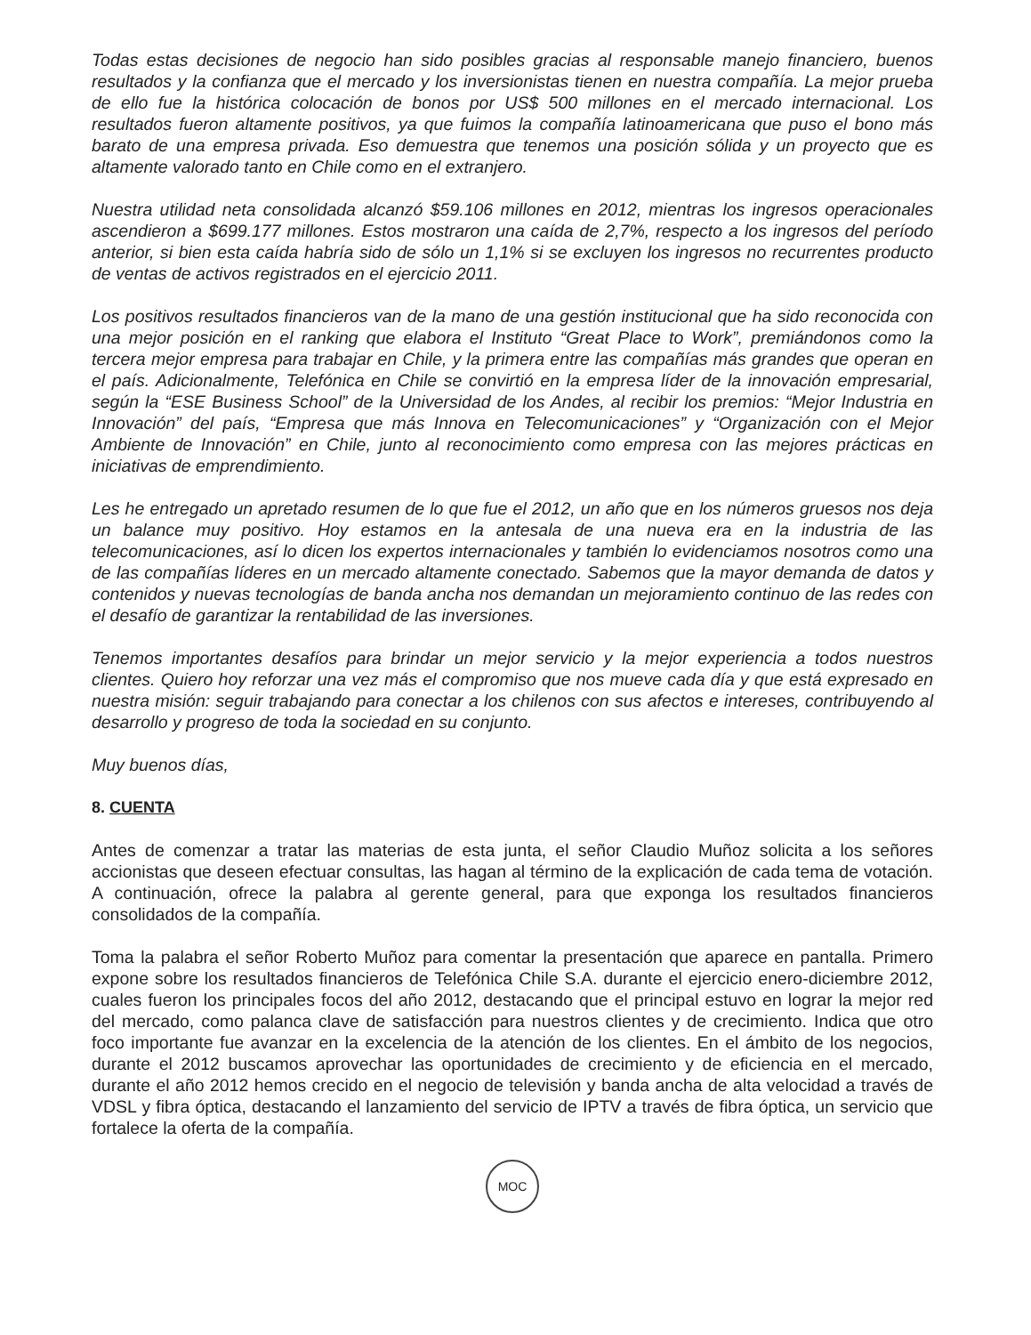Todas estas decisiones de negocio han sido posibles gracias al responsable manejo financiero, buenos resultados y la confianza que el mercado y los inversionistas tienen en nuestra compañía. La mejor prueba de ello fue la histórica colocación de bonos por US$ 500 millones en el mercado internacional. Los resultados fueron altamente positivos, ya que fuimos la compañía latinoamericana que puso el bono más barato de una empresa privada. Eso demuestra que tenemos una posición sólida y un proyecto que es altamente valorado tanto en Chile como en el extranjero.
Nuestra utilidad neta consolidada alcanzó $59.106 millones en 2012, mientras los ingresos operacionales ascendieron a $699.177 millones. Estos mostraron una caída de 2,7%, respecto a los ingresos del período anterior, si bien esta caída habría sido de sólo un 1,1% si se excluyen los ingresos no recurrentes producto de ventas de activos registrados en el ejercicio 2011.
Los positivos resultados financieros van de la mano de una gestión institucional que ha sido reconocida con una mejor posición en el ranking que elabora el Instituto “Great Place to Work”, premiándonos como la tercera mejor empresa para trabajar en Chile, y la primera entre las compañías más grandes que operan en el país. Adicionalmente, Telefónica en Chile se convirtió en la empresa líder de la innovación empresarial, según la “ESE Business School” de la Universidad de los Andes, al recibir los premios: “Mejor Industria en Innovación” del país, “Empresa que más Innova en Telecomunicaciones” y “Organización con el Mejor Ambiente de Innovación” en Chile, junto al reconocimiento como empresa con las mejores prácticas en iniciativas de emprendimiento.
Les he entregado un apretado resumen de lo que fue el 2012, un año que en los números gruesos nos deja un balance muy positivo. Hoy estamos en la antesala de una nueva era en la industria de las telecomunicaciones, así lo dicen los expertos internacionales y también lo evidenciamos nosotros como una de las compañías líderes en un mercado altamente conectado. Sabemos que la mayor demanda de datos y contenidos y nuevas tecnologías de banda ancha nos demandan un mejoramiento continuo de las redes con el desafío de garantizar la rentabilidad de las inversiones.
Tenemos importantes desafíos para brindar un mejor servicio y la mejor experiencia a todos nuestros clientes. Quiero hoy reforzar una vez más el compromiso que nos mueve cada día y que está expresado en nuestra misión: seguir trabajando para conectar a los chilenos con sus afectos e intereses, contribuyendo al desarrollo y progreso de toda la sociedad en su conjunto.
Muy buenos días,
8. CUENTA
Antes de comenzar a tratar las materias de esta junta, el señor Claudio Muñoz solicita a los señores accionistas que deseen efectuar consultas, las hagan al término de la explicación de cada tema de votación. A continuación, ofrece la palabra al gerente general, para que exponga los resultados financieros consolidados de la compañía.
Toma la palabra el señor Roberto Muñoz para comentar la presentación que aparece en pantalla. Primero expone sobre los resultados financieros de Telefónica Chile S.A. durante el ejercicio enero-diciembre 2012, cuales fueron los principales focos del año 2012, destacando que el principal estuvo en lograr la mejor red del mercado, como palanca clave de satisfacción para nuestros clientes y de crecimiento. Indica que otro foco importante fue avanzar en la excelencia de la atención de los clientes. En el ámbito de los negocios, durante el 2012 buscamos aprovechar las oportunidades de crecimiento y de eficiencia en el mercado, durante el año 2012 hemos crecido en el negocio de televisión y banda ancha de alta velocidad a través de VDSL y fibra óptica, destacando el lanzamiento del servicio de IPTV a través de fibra óptica, un servicio que fortalece la oferta de la compañía.
MOC